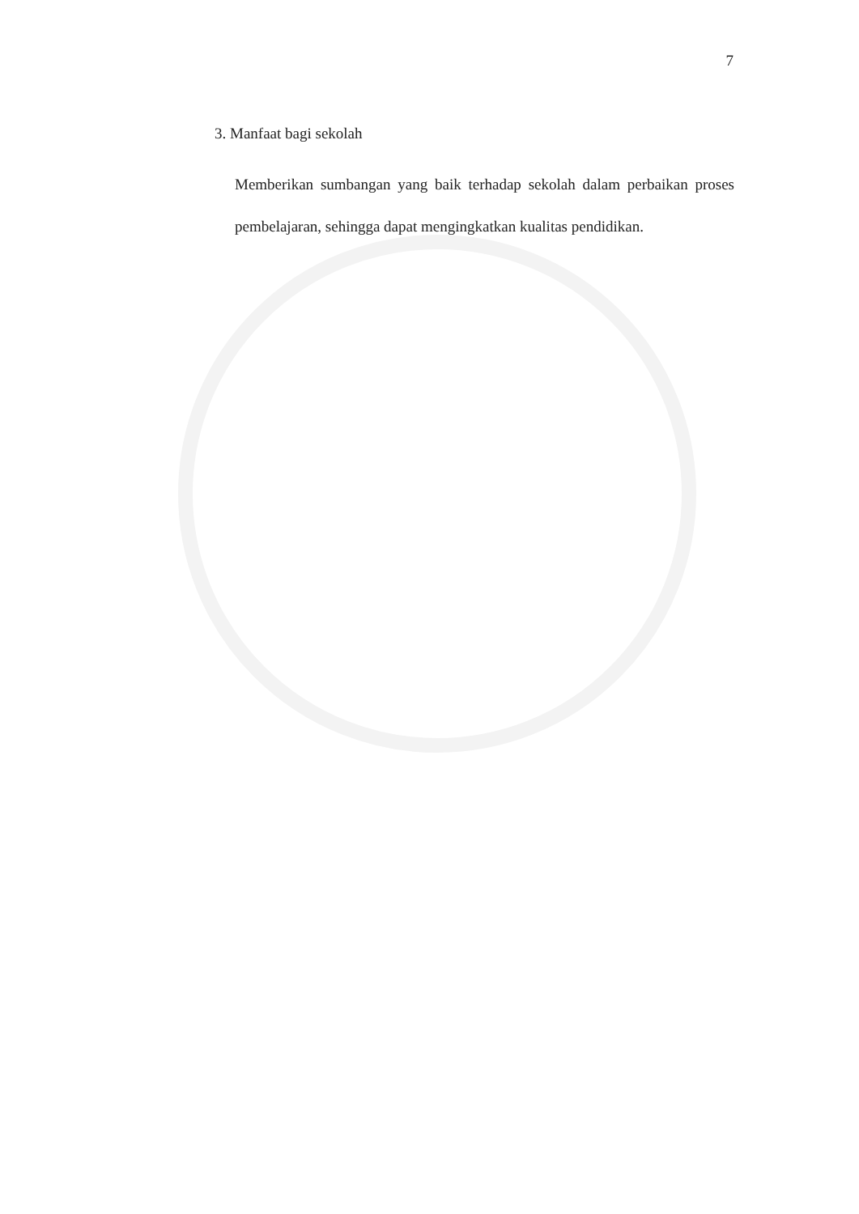7
3. Manfaat bagi sekolah
Memberikan sumbangan yang baik terhadap sekolah dalam perbaikan proses pembelajaran, sehingga dapat mengingkatkan kualitas pendidikan.